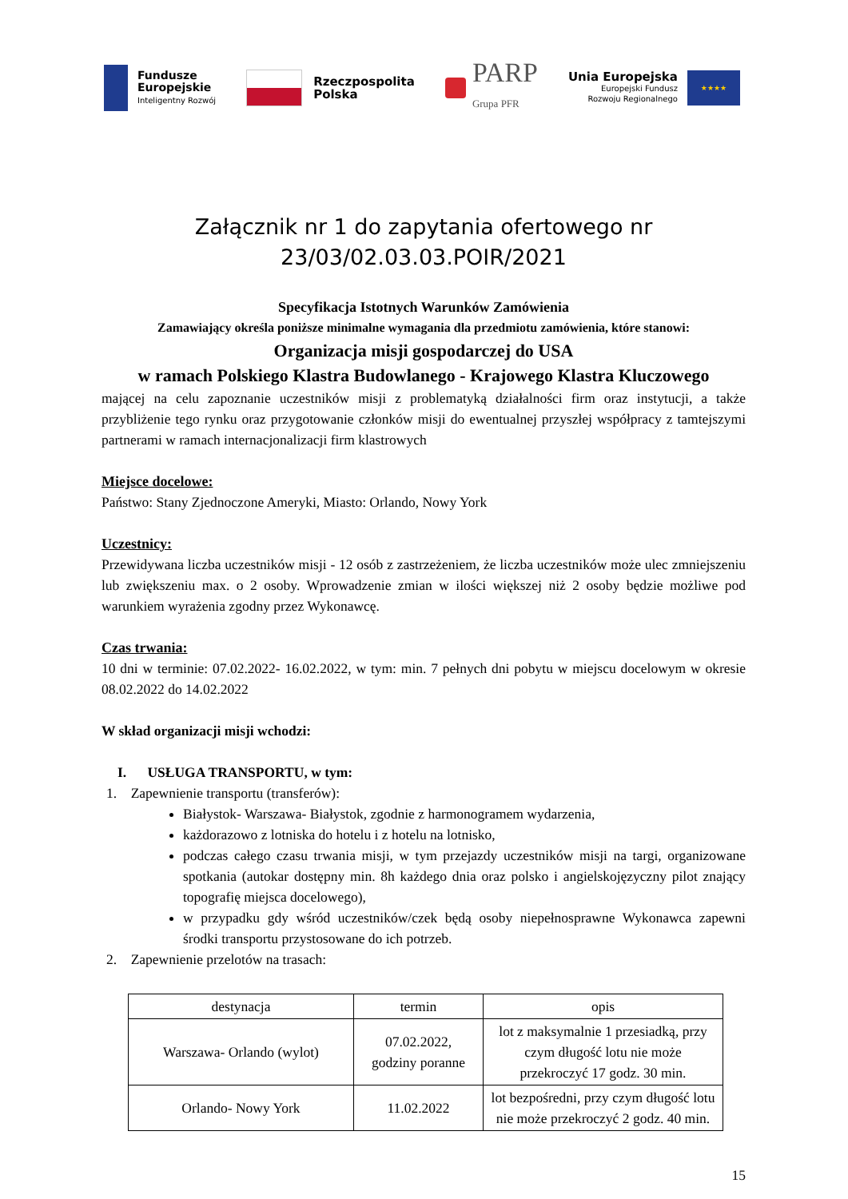Fundusze
Europejskie
Inteligentny Rozwój
Rzeczpospolita
Polska
PARP
Grupa PFR
Unia Europejska
Europejski Fundusz
Rozwoju Regionalnego
★★★★
Załącznik nr 1 do zapytania ofertowego nr
23/03/02.03.03.POIR/2021
Specyfikacja Istotnych Warunków Zamówienia
Zamawiający określa poniższe minimalne wymagania dla przedmiotu zamówienia, które stanowi:
Organizacja misji gospodarczej do USA
w ramach Polskiego Klastra Budowlanego - Krajowego Klastra Kluczowego
mającej na celu zapoznanie uczestników misji z problematyką działalności firm oraz instytucji, a także przybliżenie tego rynku oraz przygotowanie członków misji do ewentualnej przyszłej współpracy z tamtejszymi partnerami w ramach internacjonalizacji firm klastrowych
Miejsce docelowe:
Państwo: Stany Zjednoczone Ameryki, Miasto: Orlando, Nowy York
Uczestnicy:
Przewidywana liczba uczestników misji - 12 osób z zastrzeżeniem, że liczba uczestników może ulec zmniejszeniu lub zwiększeniu max. o 2 osoby. Wprowadzenie zmian w ilości większej niż 2 osoby będzie możliwe pod warunkiem wyrażenia zgodny przez Wykonawcę.
Czas trwania:
10 dni w terminie: 07.02.2022- 16.02.2022, w tym: min. 7 pełnych dni pobytu w miejscu docelowym w okresie 08.02.2022 do 14.02.2022
W skład organizacji misji wchodzi:
I. USŁUGA TRANSPORTU, w tym:
1. Zapewnienie transportu (transferów):
Białystok- Warszawa- Białystok, zgodnie z harmonogramem wydarzenia,
każdorazowo z lotniska do hotelu i z hotelu na lotnisko,
podczas całego czasu trwania misji, w tym przejazdy uczestników misji na targi, organizowane spotkania (autokar dostępny min. 8h każdego dnia oraz polsko i angielskojęzyczny pilot znający topografię miejsca docelowego),
w przypadku gdy wśród uczestników/czek będą osoby niepełnosprawne Wykonawca zapewni środki transportu przystosowane do ich potrzeb.
2. Zapewnienie przelotów na trasach:
| destynacja | termin | opis |
| Warszawa- Orlando (wylot) | 07.02.2022, godziny poranne | lot z maksymalnie 1 przesiadką, przy czym długość lotu nie może przekroczyć 17 godz. 30 min. |
| Orlando- Nowy York | 11.02.2022 | lot bezpośredni, przy czym długość lotu nie może przekroczyć 2 godz. 40 min. |
15